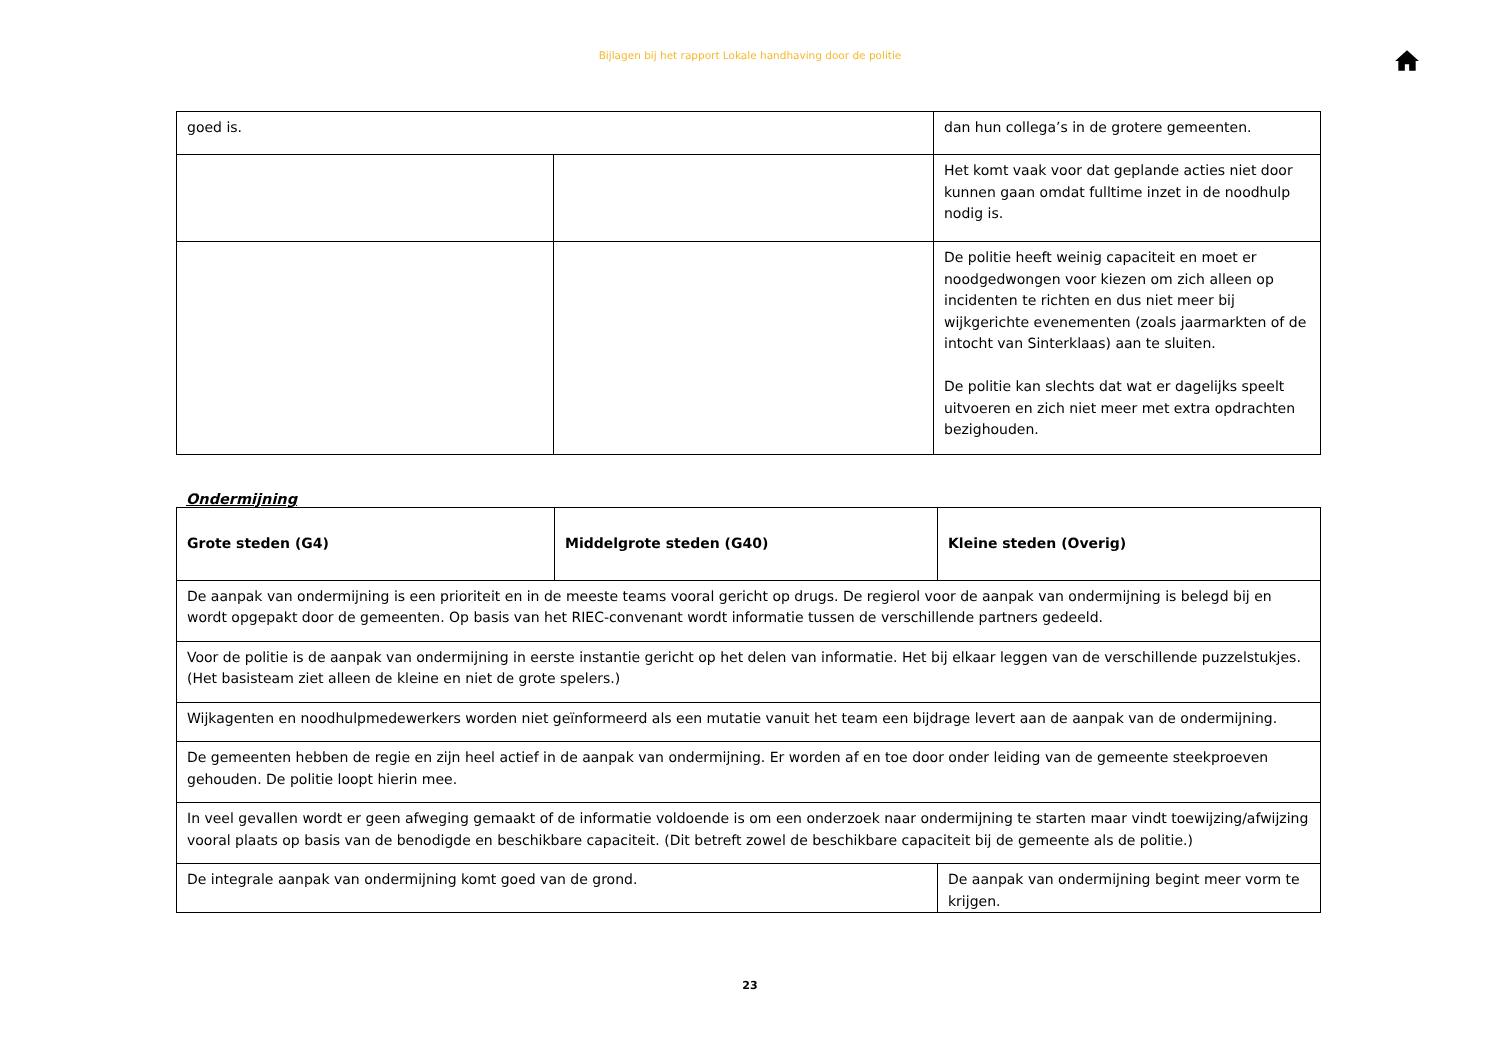Bijlagen bij het rapport Lokale handhaving door de politie
| goed is. | | dan hun collega’s in de grotere gemeenten. |
| | | Het komt vaak voor dat geplande acties niet door kunnen gaan omdat fulltime inzet in de noodhulp nodig is. |
| | | De politie heeft weinig capaciteit en moet er noodgedwongen voor kiezen om zich alleen op incidenten te richten en dus niet meer bij wijkgerichte evenementen (zoals jaarmarkten of de intocht van Sinterklaas) aan te sluiten. De politie kan slechts dat wat er dagelijks speelt uitvoeren en zich niet meer met extra opdrachten bezighouden. |
Ondermijning
| Grote steden (G4) | Middelgrote steden (G40) | Kleine steden (Overig) |
| De aanpak van ondermijning is een prioriteit en in de meeste teams vooral gericht op drugs. De regierol voor de aanpak van ondermijning is belegd bij en wordt opgepakt door de gemeenten. Op basis van het RIEC-convenant wordt informatie tussen de verschillende partners gedeeld. | | |
| Voor de politie is de aanpak van ondermijning in eerste instantie gericht op het delen van informatie. Het bij elkaar leggen van de verschillende puzzelstukjes. (Het basisteam ziet alleen de kleine en niet de grote spelers.) | | |
| Wijkagenten en noodhulpmedewerkers worden niet geïnformeerd als een mutatie vanuit het team een bijdrage levert aan de aanpak van de ondermijning. | | |
| De gemeenten hebben de regie en zijn heel actief in de aanpak van ondermijning. Er worden af en toe door onder leiding van de gemeente steekproeven gehouden. De politie loopt hierin mee. | | |
| In veel gevallen wordt er geen afweging gemaakt of de informatie voldoende is om een onderzoek naar ondermijning te starten maar vindt toewijzing/afwijzing vooral plaats op basis van de benodigde en beschikbare capaciteit. (Dit betreft zowel de beschikbare capaciteit bij de gemeente als de politie.) | | |
| De integrale aanpak van ondermijning komt goed van de grond. | | De aanpak van ondermijning begint meer vorm te krijgen. |
23